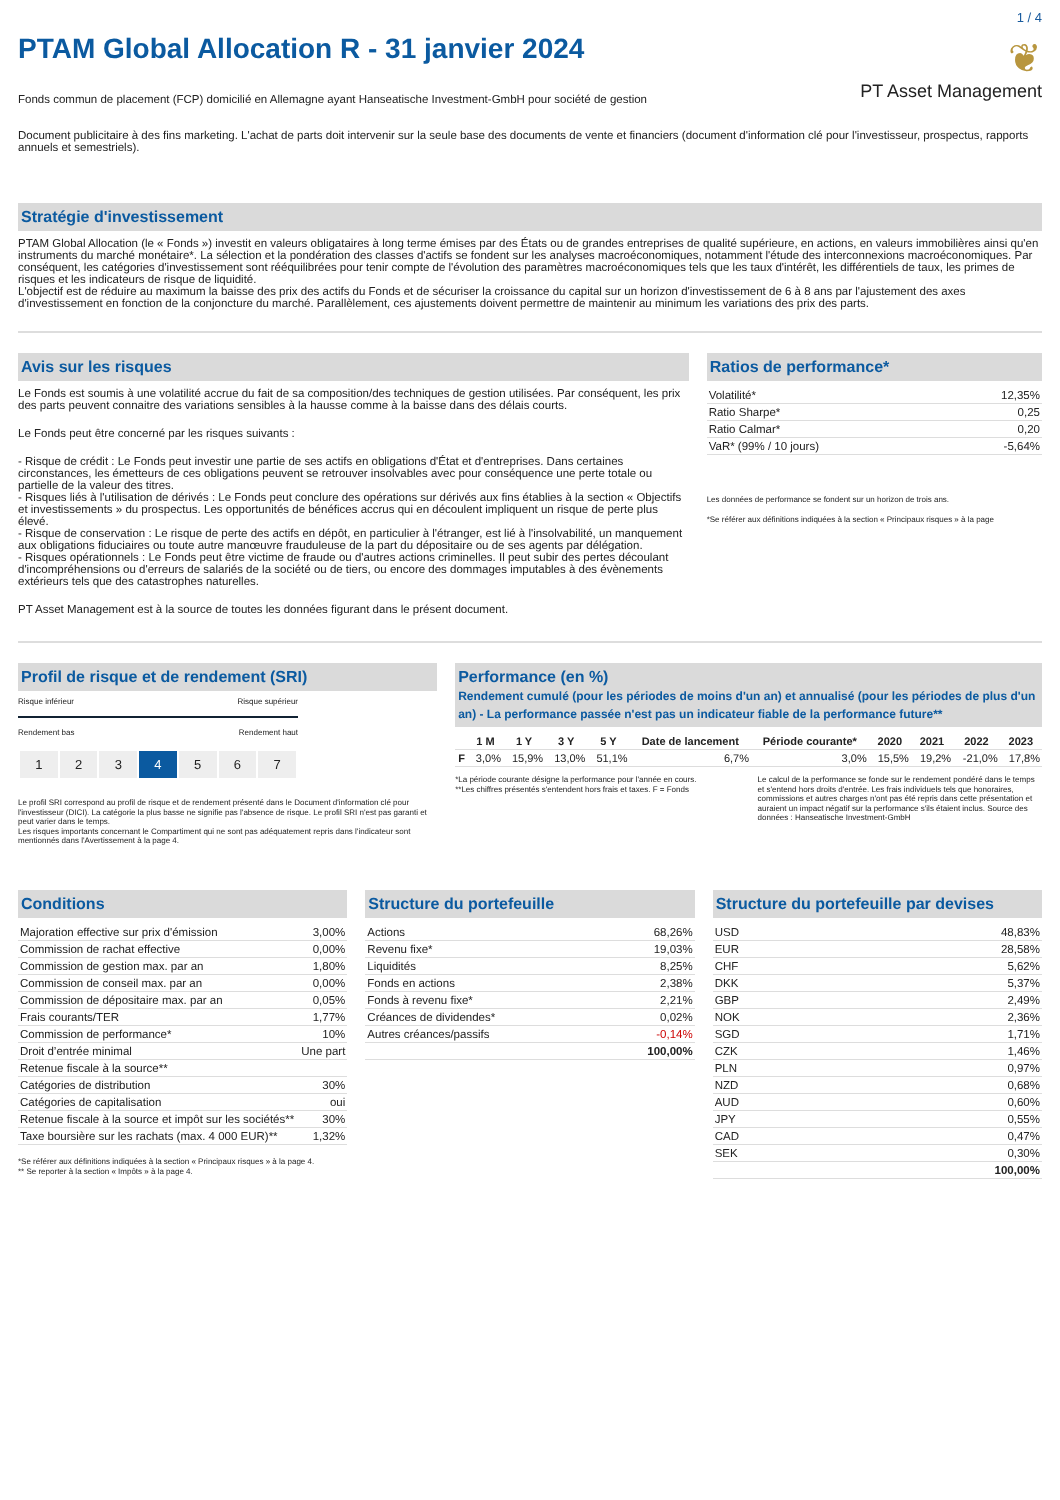1 / 4
PTAM Global Allocation R - 31 janvier 2024
❦
PT Asset Management
Fonds commun de placement (FCP) domicilié en Allemagne ayant Hanseatische Investment-GmbH pour société de gestion
Document publicitaire à des fins marketing. L'achat de parts doit intervenir sur la seule base des documents de vente et financiers (document d'information clé pour l'investisseur, prospectus, rapports annuels et semestriels).
Stratégie d'investissement
PTAM Global Allocation (le « Fonds ») investit en valeurs obligataires à long terme émises par des États ou de grandes entreprises de qualité supérieure, en actions, en valeurs immobilières ainsi qu'en instruments du marché monétaire*. La sélection et la pondération des classes d'actifs se fondent sur les analyses macroéconomiques, notamment l'étude des interconnexions macroéconomiques. Par conséquent, les catégories d'investissement sont rééquilibrées pour tenir compte de l'évolution des paramètres macroéconomiques tels que les taux d'intérêt, les différentiels de taux, les primes de risques et les indicateurs de risque de liquidité.
L'objectif est de réduire au maximum la baisse des prix des actifs du Fonds et de sécuriser la croissance du capital sur un horizon d'investissement de 6 à 8 ans par l'ajustement des axes d'investissement en fonction de la conjoncture du marché. Parallèlement, ces ajustements doivent permettre de maintenir au minimum les variations des prix des parts.
Avis sur les risques
Le Fonds est soumis à une volatilité accrue du fait de sa composition/des techniques de gestion utilisées. Par conséquent, les prix des parts peuvent connaitre des variations sensibles à la hausse comme à la baisse dans des délais courts.
Le Fonds peut être concerné par les risques suivants :
- Risque de crédit : Le Fonds peut investir une partie de ses actifs en obligations d'État et d'entreprises. Dans certaines circonstances, les émetteurs de ces obligations peuvent se retrouver insolvables avec pour conséquence une perte totale ou partielle de la valeur des titres.
- Risques liés à l'utilisation de dérivés : Le Fonds peut conclure des opérations sur dérivés aux fins établies à la section « Objectifs et investissements » du prospectus. Les opportunités de bénéfices accrus qui en découlent impliquent un risque de perte plus élevé.
- Risque de conservation : Le risque de perte des actifs en dépôt, en particulier à l'étranger, est lié à l'insolvabilité, un manquement aux obligations fiduciaires ou toute autre manœuvre frauduleuse de la part du dépositaire ou de ses agents par délégation.
- Risques opérationnels : Le Fonds peut être victime de fraude ou d'autres actions criminelles. Il peut subir des pertes découlant d'incompréhensions ou d'erreurs de salariés de la société ou de tiers, ou encore des dommages imputables à des évènements extérieurs tels que des catastrophes naturelles.
PT Asset Management est à la source de toutes les données figurant dans le présent document.
Ratios de performance*
| Volatilité* | 12,35% |
| Ratio Sharpe* | 0,25 |
| Ratio Calmar* | 0,20 |
| VaR* (99% / 10 jours) | -5,64% |
Les données de performance se fondent sur un horizon de trois ans.
*Se référer aux définitions indiquées à la section « Principaux risques » à la page
Profil de risque et de rendement (SRI)
Risque inférieur Risque supérieur
Rendement bas Rendement haut
| 1 | 2 | 3 | 4 | 5 | 6 | 7 |
Le profil SRI correspond au profil de risque et de rendement présenté dans le Document d'information clé pour l'investisseur (DICI). La catégorie la plus basse ne signifie pas l'absence de risque. Le profil SRI n'est pas garanti et peut varier dans le temps.
Les risques importants concernant le Compartiment qui ne sont pas adéquatement repris dans l'indicateur sont mentionnés dans l'Avertissement à la page 4.
Performance (en %)
Rendement cumulé (pour les périodes de moins d'un an) et annualisé (pour les périodes de plus d'un an) - La performance passée n'est pas un indicateur fiable de la performance future**
| | 1 M | 1 Y | 3 Y | 5 Y | Date de lancement | Période courante* | 2020 | 2021 | 2022 | 2023 |
| --- | --- | --- | --- | --- | --- | --- | --- | --- | --- | --- |
| F | 3,0% | 15,9% | 13,0% | 51,1% | 6,7% | 3,0% | 15,5% | 19,2% | -21,0% | 17,8% |
*La période courante désigne la performance pour l'année en cours.
**Les chiffres présentés s'entendent hors frais et taxes. F = Fonds
Le calcul de la performance se fonde sur le rendement pondéré dans le temps et s'entend hors droits d'entrée. Les frais individuels tels que honoraires, commissions et autres charges n'ont pas été repris dans cette présentation et auraient un impact négatif sur la performance s'ils étaient inclus. Source des données : Hanseatische Investment-GmbH
Conditions
| Majoration effective sur prix d'émission | 3,00% |
| Commission de rachat effective | 0,00% |
| Commission de gestion max. par an | 1,80% |
| Commission de conseil max. par an | 0,00% |
| Commission de dépositaire max. par an | 0,05% |
| Frais courants/TER | 1,77% |
| Commission de performance* | 10% |
| Droit d’entrée minimal | Une part |
| Retenue fiscale à la source** | |
| Catégories de distribution | 30% |
| Catégories de capitalisation | oui |
| Retenue fiscale à la source et impôt sur les sociétés** | 30% |
| Taxe boursière sur les rachats (max. 4 000 EUR)** | 1,32% |
*Se référer aux définitions indiquées à la section « Principaux risques » à la page 4.
** Se reporter à la section « Impôts » à la page 4.
Structure du portefeuille
| Actions | 68,26% |
| Revenu fixe* | 19,03% |
| Liquidités | 8,25% |
| Fonds en actions | 2,38% |
| Fonds à revenu fixe* | 2,21% |
| Créances de dividendes* | 0,02% |
| Autres créances/passifs | -0,14% |
| | 100,00% |
Structure du portefeuille par devises
| USD | 48,83% |
| EUR | 28,58% |
| CHF | 5,62% |
| DKK | 5,37% |
| GBP | 2,49% |
| NOK | 2,36% |
| SGD | 1,71% |
| CZK | 1,46% |
| PLN | 0,97% |
| NZD | 0,68% |
| AUD | 0,60% |
| JPY | 0,55% |
| CAD | 0,47% |
| SEK | 0,30% |
| | 100,00% |